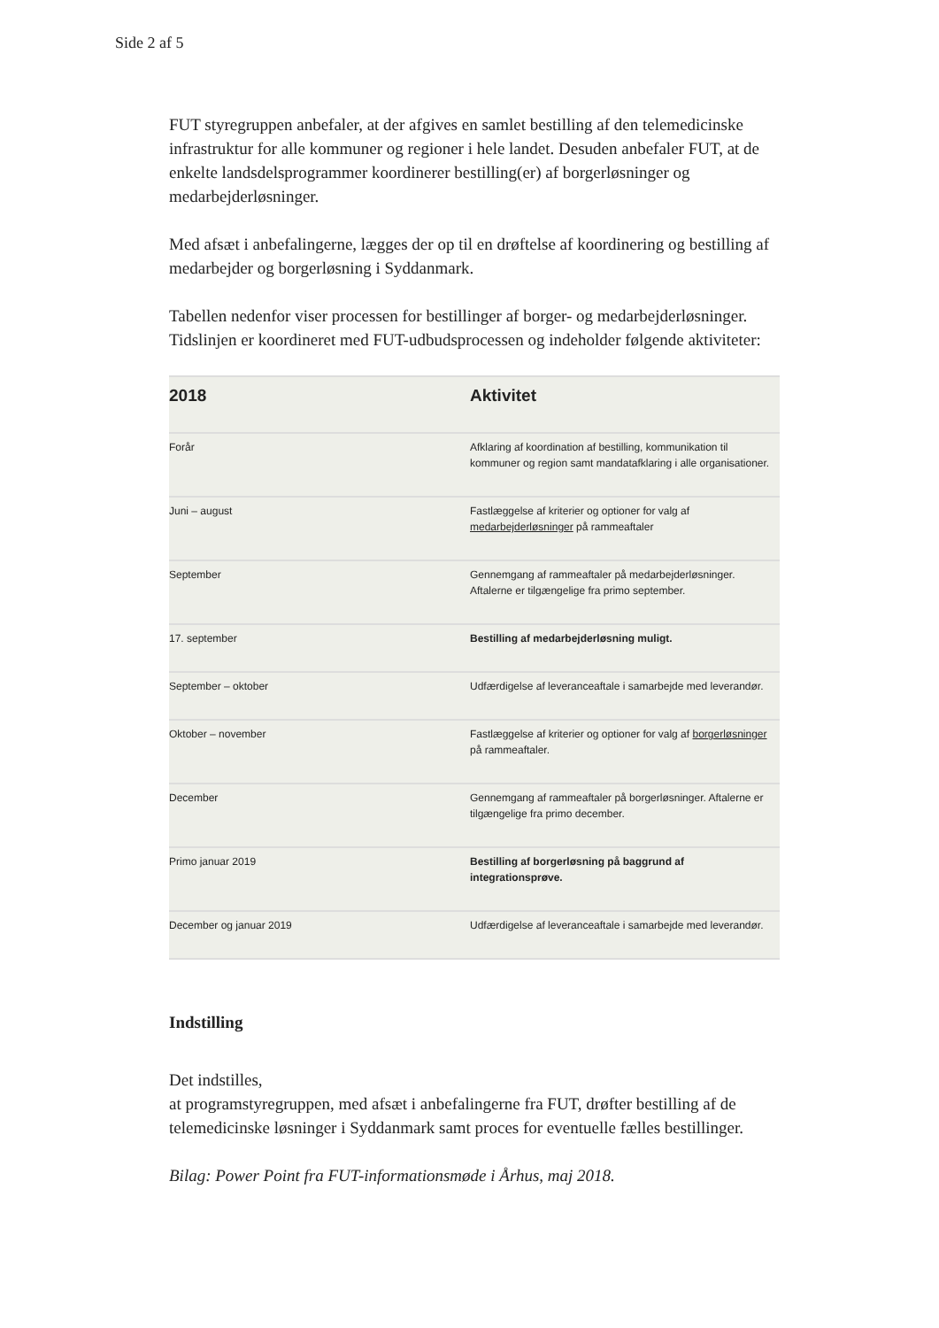Side 2 af 5
FUT styregruppen anbefaler, at der afgives en samlet bestilling af den telemedicinske infrastruktur for alle kommuner og regioner i hele landet. Desuden anbefaler FUT, at de enkelte landsdelsprogrammer koordinerer bestilling(er) af borgerløsninger og medarbejderløsninger.
Med afsæt i anbefalingerne, lægges der op til en drøftelse af koordinering og bestilling af medarbejder og borgerløsning i Syddanmark.
Tabellen nedenfor viser processen for bestillinger af borger- og medarbejderløsninger. Tidslinjen er koordineret med FUT-udbudsprocessen og indeholder følgende aktiviteter:
| 2018 | Aktivitet |
| --- | --- |
| Forår | Afklaring af koordination af bestilling, kommunikation til kommuner og region samt mandatafklaring i alle organisationer. |
| Juni – august | Fastlæggelse af kriterier og optioner for valg af medarbejderløsninger på rammeaftaler |
| September | Gennemgang af rammeaftaler på medarbejderløsninger. Aftalerne er tilgængelige fra primo september. |
| 17. september | Bestilling af medarbejderløsning muligt. |
| September – oktober | Udfærdigelse af leveranceaftale i samarbejde med leverandør. |
| Oktober – november | Fastlæggelse af kriterier og optioner for valg af borgerløsninger på rammeaftaler. |
| December | Gennemgang af rammeaftaler på borgerløsninger. Aftalerne er tilgængelige fra primo december. |
| Primo januar 2019 | Bestilling af borgerløsning på baggrund af integrationsprøve. |
| December og januar 2019 | Udfærdigelse af leveranceaftale i samarbejde med leverandør. |
Indstilling
Det indstilles,
at programstyregruppen, med afsæt i anbefalingerne fra FUT, drøfter bestilling af de telemedicinske løsninger i Syddanmark samt proces for eventuelle fælles bestillinger.
Bilag: Power Point fra FUT-informationsmøde i Århus, maj 2018.